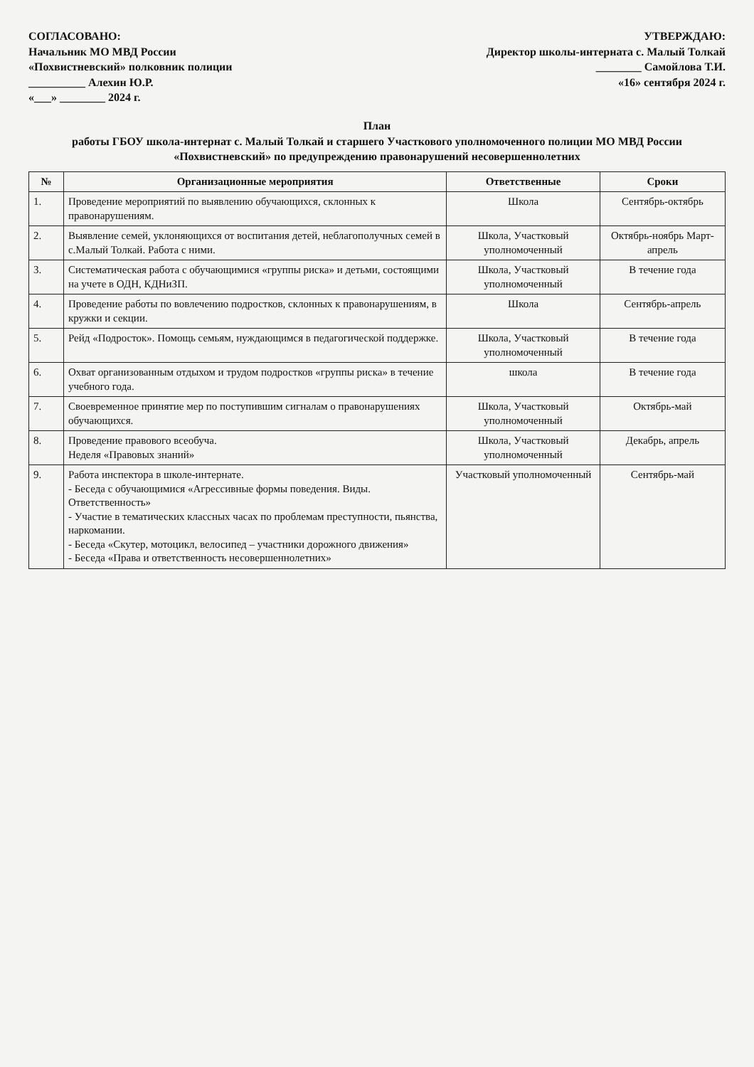СОГЛАСОВАНО:
Начальник МО МВД России
«Похвистневский» полковник полиции
__________ Алехин Ю.Р.
«___» ________ 2024 г.
УТВЕРЖДАЮ:
Директор школы-интерната с. Малый Толкай
________ Самойлова Т.И.
«16» сентября 2024 г.
План
работы ГБОУ школа-интернат с. Малый Толкай и старшего Участкового уполномоченного полиции МО МВД России «Похвистневский» по предупреждению правонарушений несовершеннолетних
| № | Организационные мероприятия | Ответственные | Сроки |
| --- | --- | --- | --- |
| 1. | Проведение мероприятий по выявлению обучающихся, склонных к правонарушениям. | Школа | Сентябрь-октябрь |
| 2. | Выявление семей, уклоняющихся от воспитания детей, неблагополучных семей в с.Малый Толкай. Работа с ними. | Школа, Участковый уполномоченный | Октябрь-ноябрь Март-апрель |
| 3. | Систематическая работа с обучающимися «группы риска» и детьми, состоящими на учете в ОДН, КДНиЗП. | Школа, Участковый уполномоченный | В течение года |
| 4. | Проведение работы по вовлечению подростков, склонных к правонарушениям, в кружки и секции. | Школа | Сентябрь-апрель |
| 5. | Рейд «Подросток». Помощь семьям, нуждающимся в педагогической поддержке. | Школа, Участковый уполномоченный | В течение года |
| 6. | Охват организованным отдыхом и трудом подростков «группы риска» в течение учебного года. | школа | В течение года |
| 7. | Своевременное принятие мер по поступившим сигналам о правонарушениях обучающихся. | Школа, Участковый уполномоченный | Октябрь-май |
| 8. | Проведение правового всеобуча. Неделя «Правовых знаний» | Школа, Участковый уполномоченный | Декабрь, апрель |
| 9. | Работа инспектора в школе-интернате. - Беседа с обучающимися «Агрессивные формы поведения. Виды. Ответственность» - Участие в тематических классных часах по проблемам преступности, пьянства, наркомании. - Беседа «Скутер, мотоцикл, велосипед – участники дорожного движения» - Беседа «Права и ответственность несовершеннолетних» | Участковый уполномоченный | Сентябрь-май |